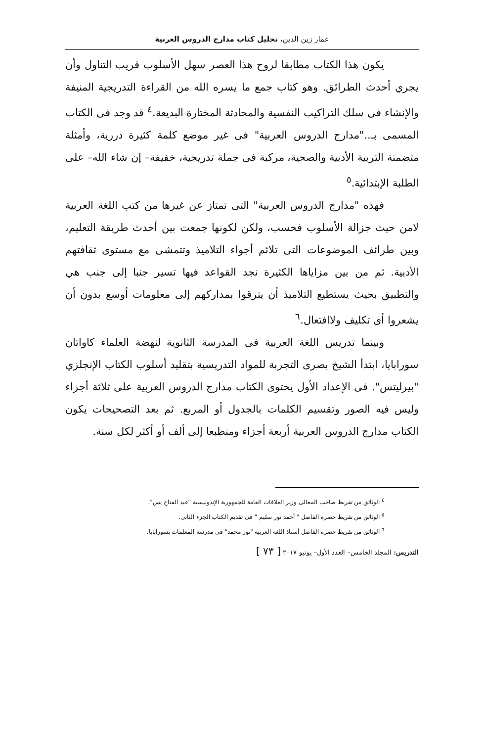عمار زين الدين، تحليل كتاب مدارج الدروس العربية
يكون هذا الكتاب مطابقا لروح هذا العصر سهل الأسلوب قريب التناول وأن يجري أحدث الطرائق. وهو كتاب جمع ما يسره الله من القراءة التدريجية المنيفة والإنشاء فى سلك التراكيب النفسية والمحادثة المختارة البديعة.<sup>٤</sup> قد وجد فى الكتاب المسمى بـ.."مدارج الدروس العربية" فى غير موضع كلمة كثيرة دررية، وأمثلة متضمنة التربية الأدبية والصحية، مركبة فى جملة تدريجية، خفيفة– إن شاء الله– على الطلبة الإبتدائية.<sup>٥</sup>
فهذه "مدارج الدروس العربية" التى تمتاز عن غيرها من كتب اللغة العربية لامن حيث جزالة الأسلوب فحسب، ولكن لكونها جمعت بين أحدث طريقة التعليم، وبين طرائف الموضوعات التى تلائم أجواء التلاميذ وتتمشى مع مستوى ثقافتهم الأدبية. ثم من بين مزاياها الكثيرة نجد القواعد فيها تسير جنبا إلى جنب هي والتطبيق بحيث يستطيع التلاميذ أن يترقوا بمداركهم إلى معلومات أوسع بدون أن يشعروا أى تكليف ولاافتعال.<sup>٦</sup>
وبينما تدريس اللغة العربية فى المدرسة الثانوية لنهضة العلماء كاواتان سورابايا، ابتدأ الشيخ بصرى التجربة للمواد التدريسية بتقليد أسلوب الكتاب الإنجلزي "بيرليتس". فى الإعداد الأول يحتوى الكتاب مدارج الدروس العربية على ثلاثة أجزاء وليس فيه الصور وتقسيم الكلمات بالجدول أو المربع. ثم بعد التصحيحات يكون الكتاب مدارج الدروس العربية أربعة أجزاء ومنطبعا إلى ألف أو أكثر لكل سنة.
<sup>٤</sup> الوثائق من تقريظ صاحب المعالى وزير العلاقات العامة للجمهورية الإندونيسية "عبد الفتاح يس".
<sup>٥</sup> الوثائق من تقريظ حضرة الفاضل " أحمد نور سليم " فى تقديم الكتاب الجزء الثانى.
<sup>٦</sup> الوثائق من تقريظ حضرة الفاضل أستاذ اللغة العربية "نور محمد" فى مدرسة المعلمات بسورابايا.
التدريس: المجلد الخامس– العدد الأول– يونيو ٢٠١٧ [ ٧٣ ]